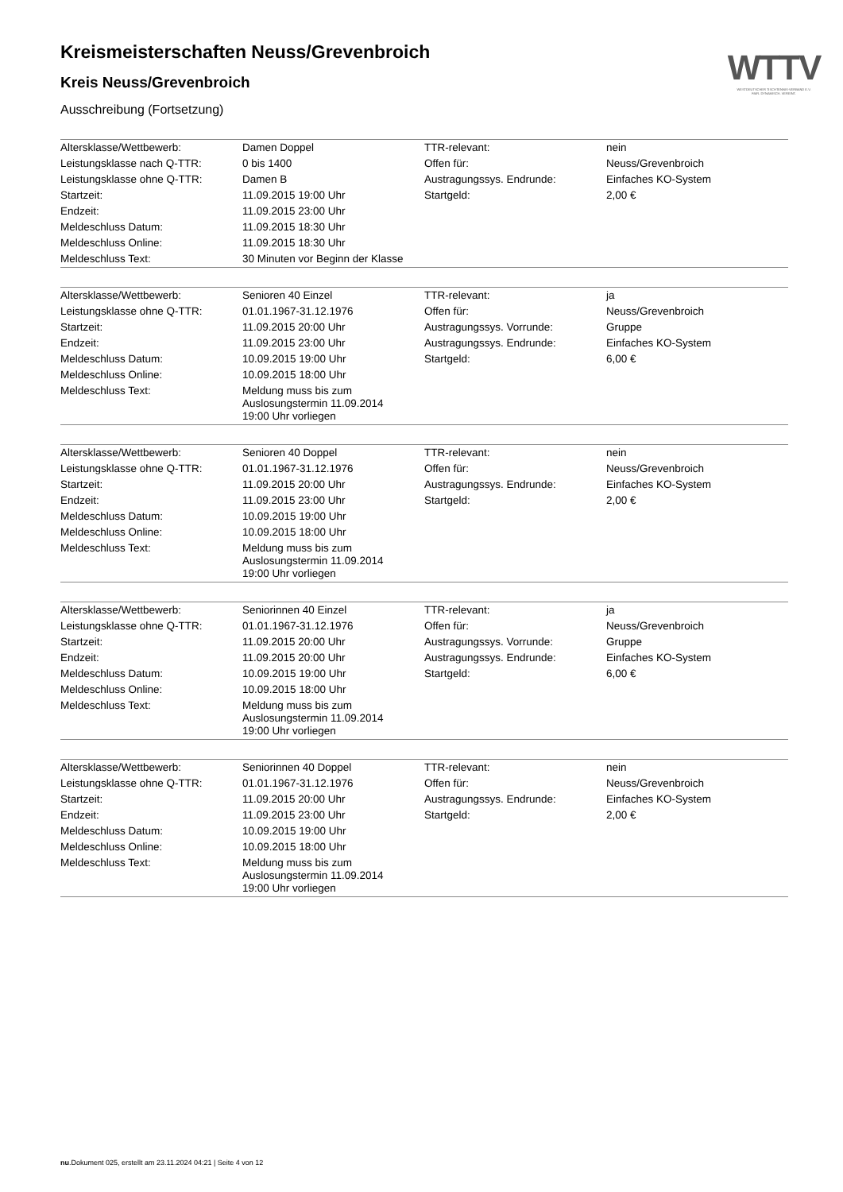WTTV
WESTDEUTSCHER TISCHTENNIS-VERBAND E.V.
FAIR. DYNAMISCH. VEREINT.
Kreismeisterschaften Neuss/Grevenbroich
Kreis Neuss/Grevenbroich
Ausschreibung (Fortsetzung)
| Altersklasse/Wettbewerb: | Damen Doppel | TTR-relevant: | nein |
| Leistungsklasse nach Q-TTR: | 0 bis 1400 | Offen für: | Neuss/Grevenbroich |
| Leistungsklasse ohne Q-TTR: | Damen B | Austragungssys. Endrunde: | Einfaches KO-System |
| Startzeit: | 11.09.2015 19:00 Uhr | Startgeld: | 2,00 € |
| Endzeit: | 11.09.2015 23:00 Uhr | | |
| Meldeschluss Datum: | 11.09.2015 18:30 Uhr | | |
| Meldeschluss Online: | 11.09.2015 18:30 Uhr | | |
| Meldeschluss Text: | 30 Minuten vor Beginn der Klasse | | |
| Altersklasse/Wettbewerb: | Senioren 40 Einzel | TTR-relevant: | ja |
| Leistungsklasse ohne Q-TTR: | 01.01.1967-31.12.1976 | Offen für: | Neuss/Grevenbroich |
| Startzeit: | 11.09.2015 20:00 Uhr | Austragungssys. Vorrunde: | Gruppe |
| Endzeit: | 11.09.2015 23:00 Uhr | Austragungssys. Endrunde: | Einfaches KO-System |
| Meldeschluss Datum: | 10.09.2015 19:00 Uhr | Startgeld: | 6,00 € |
| Meldeschluss Online: | 10.09.2015 18:00 Uhr | | |
| Meldeschluss Text: | Meldung muss bis zum Auslosungstermin 11.09.2014 19:00 Uhr vorliegen | | |
| Altersklasse/Wettbewerb: | Senioren 40 Doppel | TTR-relevant: | nein |
| Leistungsklasse ohne Q-TTR: | 01.01.1967-31.12.1976 | Offen für: | Neuss/Grevenbroich |
| Startzeit: | 11.09.2015 20:00 Uhr | Austragungssys. Endrunde: | Einfaches KO-System |
| Endzeit: | 11.09.2015 23:00 Uhr | Startgeld: | 2,00 € |
| Meldeschluss Datum: | 10.09.2015 19:00 Uhr | | |
| Meldeschluss Online: | 10.09.2015 18:00 Uhr | | |
| Meldeschluss Text: | Meldung muss bis zum Auslosungstermin 11.09.2014 19:00 Uhr vorliegen | | |
| Altersklasse/Wettbewerb: | Seniorinnen 40 Einzel | TTR-relevant: | ja |
| Leistungsklasse ohne Q-TTR: | 01.01.1967-31.12.1976 | Offen für: | Neuss/Grevenbroich |
| Startzeit: | 11.09.2015 20:00 Uhr | Austragungssys. Vorrunde: | Gruppe |
| Endzeit: | 11.09.2015 20:00 Uhr | Austragungssys. Endrunde: | Einfaches KO-System |
| Meldeschluss Datum: | 10.09.2015 19:00 Uhr | Startgeld: | 6,00 € |
| Meldeschluss Online: | 10.09.2015 18:00 Uhr | | |
| Meldeschluss Text: | Meldung muss bis zum Auslosungstermin 11.09.2014 19:00 Uhr vorliegen | | |
| Altersklasse/Wettbewerb: | Seniorinnen 40 Doppel | TTR-relevant: | nein |
| Leistungsklasse ohne Q-TTR: | 01.01.1967-31.12.1976 | Offen für: | Neuss/Grevenbroich |
| Startzeit: | 11.09.2015 20:00 Uhr | Austragungssys. Endrunde: | Einfaches KO-System |
| Endzeit: | 11.09.2015 23:00 Uhr | Startgeld: | 2,00 € |
| Meldeschluss Datum: | 10.09.2015 19:00 Uhr | | |
| Meldeschluss Online: | 10.09.2015 18:00 Uhr | | |
| Meldeschluss Text: | Meldung muss bis zum Auslosungstermin 11.09.2014 19:00 Uhr vorliegen | | |
nu.Dokument 025, erstellt am 23.11.2024 04:21 | Seite 4 von 12